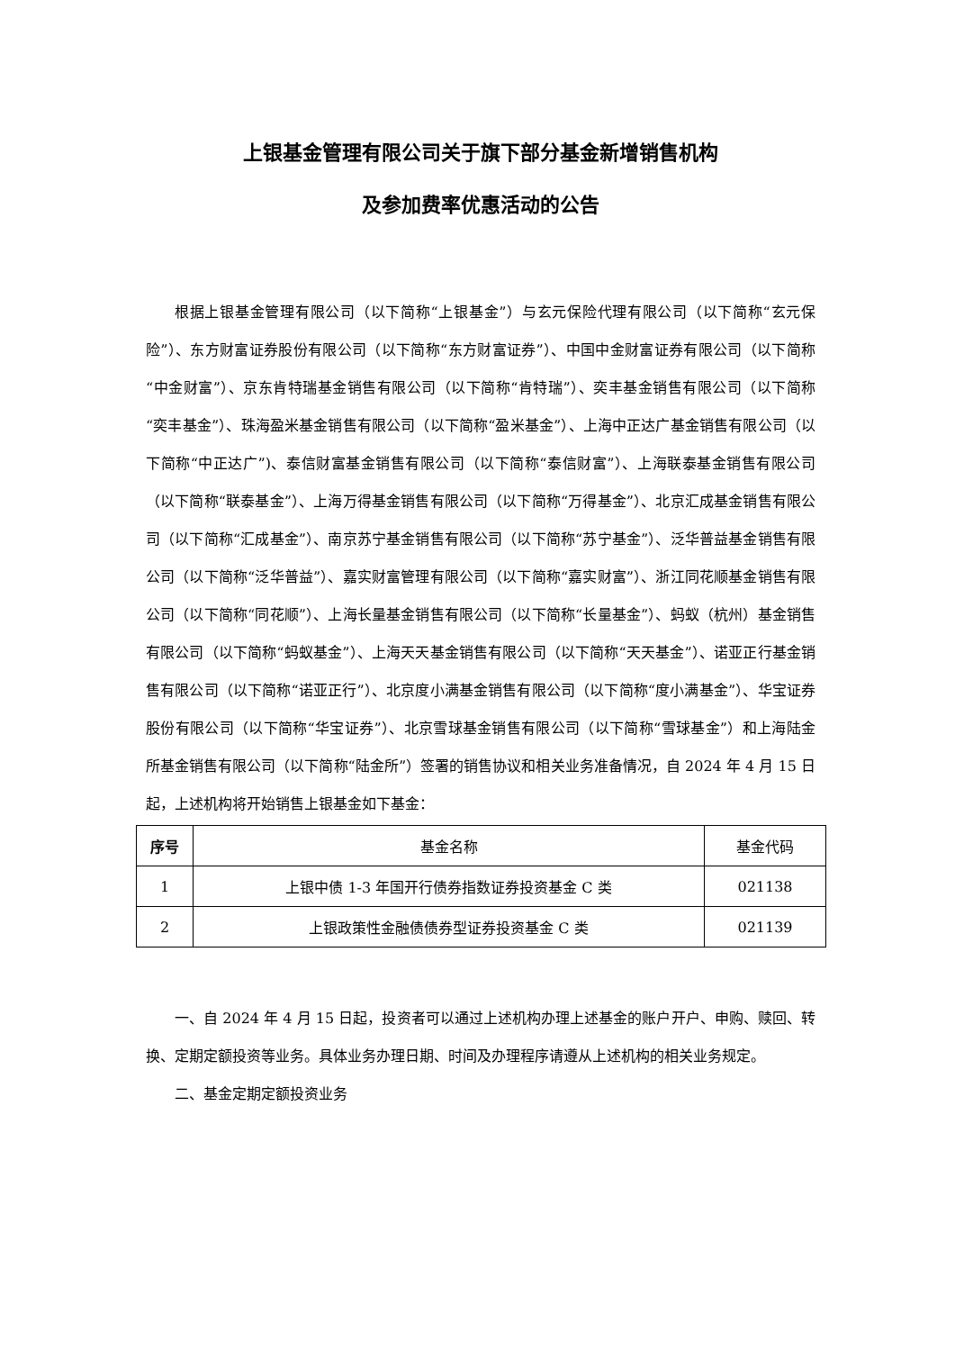上银基金管理有限公司关于旗下部分基金新增销售机构
及参加费率优惠活动的公告
根据上银基金管理有限公司（以下简称“上银基金”）与玄元保险代理有限公司（以下简称“玄元保险”）、东方财富证券股份有限公司（以下简称“东方财富证券”）、中国中金财富证券有限公司（以下简称“中金财富”）、京东肯特瑞基金销售有限公司（以下简称“肯特瑞”）、奕丰基金销售有限公司（以下简称“奕丰基金”）、珠海盈米基金销售有限公司（以下简称“盈米基金”）、上海中正达广基金销售有限公司（以下简称“中正达广”)、泰信财富基金销售有限公司（以下简称“泰信财富”）、上海联泰基金销售有限公司（以下简称“联泰基金”）、上海万得基金销售有限公司（以下简称“万得基金”）、北京汇成基金销售有限公司（以下简称“汇成基金”）、南京苏宁基金销售有限公司（以下简称“苏宁基金”）、泛华普益基金销售有限公司（以下简称“泛华普益”）、嘉实财富管理有限公司（以下简称“嘉实财富”）、浙江同花顺基金销售有限公司（以下简称“同花顺”）、上海长量基金销售有限公司（以下简称“长量基金”）、蚂蚁（杭州）基金销售有限公司（以下简称“蚂蚁基金”）、上海天天基金销售有限公司（以下简称“天天基金”）、诺亚正行基金销售有限公司（以下简称“诺亚正行”）、北京度小满基金销售有限公司（以下简称“度小满基金”）、华宝证券股份有限公司（以下简称“华宝证券”）、北京雪球基金销售有限公司（以下简称“雪球基金”）和上海陆金所基金销售有限公司（以下简称“陆金所”）签署的销售协议和相关业务准备情况，自 2024 年 4 月 15 日起，上述机构将开始销售上银基金如下基金：
| 序号 | 基金名称 | 基金代码 |
| --- | --- | --- |
| 1 | 上银中债 1-3 年国开行债券指数证券投资基金 C 类 | 021138 |
| 2 | 上银政策性金融债债券型证券投资基金 C 类 | 021139 |
一、自 2024 年 4 月 15 日起，投资者可以通过上述机构办理上述基金的账户开户、申购、赎回、转换、定期定额投资等业务。具体业务办理日期、时间及办理程序请遵从上述机构的相关业务规定。
二、基金定期定额投资业务